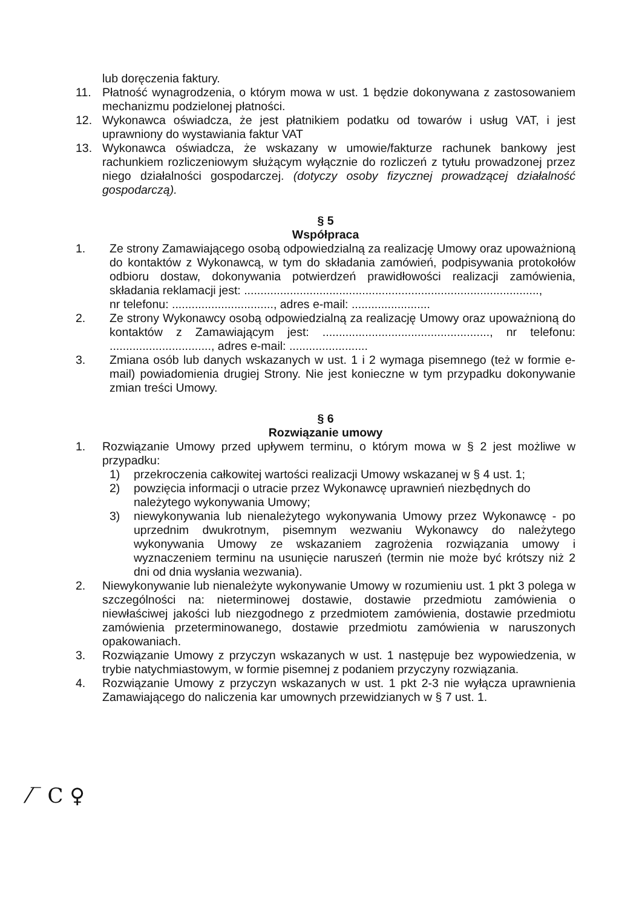lub doręczenia faktury.
11. Płatność wynagrodzenia, o którym mowa w ust. 1 będzie dokonywana z zastosowaniem mechanizmu podzielonej płatności.
12. Wykonawca oświadcza, że jest płatnikiem podatku od towarów i usług VAT, i jest uprawniony do wystawiania faktur VAT
13. Wykonawca oświadcza, że wskazany w umowie/fakturze rachunek bankowy jest rachunkiem rozliczeniowym służącym wyłącznie do rozliczeń z tytułu prowadzonej przez niego działalności gospodarczej. (dotyczy osoby fizycznej prowadzącej działalność gospodarczą).
§ 5
Współpraca
1. Ze strony Zamawiającego osobą odpowiedzialną za realizację Umowy oraz upoważnioną do kontaktów z Wykonawcą, w tym do składania zamówień, podpisywania protokołów odbioru dostaw, dokonywania potwierdzeń prawidłowości realizacji zamówienia, składania reklamacji jest: ..........................................................................................,
nr telefonu: ..............................., adres e-mail: ........................
2. Ze strony Wykonawcy osobą odpowiedzialną za realizację Umowy oraz upoważnioną do kontaktów z Zamawiającym jest: ..................................................., nr telefonu: ..............................., adres e-mail: ........................
3. Zmiana osób lub danych wskazanych w ust. 1 i 2 wymaga pisemnego (też w formie e-mail) powiadomienia drugiej Strony. Nie jest konieczne w tym przypadku dokonywanie zmian treści Umowy.
§ 6
Rozwiązanie umowy
1. Rozwiązanie Umowy przed upływem terminu, o którym mowa w § 2 jest możliwe w przypadku:
1) przekroczenia całkowitej wartości realizacji Umowy wskazanej w § 4 ust. 1;
2) powzięcia informacji o utracie przez Wykonawcę uprawnień niezbędnych do należytego wykonywania Umowy;
3) niewykonywania lub nienależytego wykonywania Umowy przez Wykonawcę - po uprzednim dwukrotnym, pisemnym wezwaniu Wykonawcy do należytego wykonywania Umowy ze wskazaniem zagrożenia rozwiązania umowy i wyznaczeniem terminu na usunięcie naruszeń (termin nie może być krótszy niż 2 dni od dnia wysłania wezwania).
2. Niewykonywanie lub nienależyte wykonywanie Umowy w rozumieniu ust. 1 pkt 3 polega w szczególności na: nieterminowej dostawie, dostawie przedmiotu zamówienia o niewłaściwej jakości lub niezgodnego z przedmiotem zamówienia, dostawie przedmiotu zamówienia przeterminowanego, dostawie przedmiotu zamówienia w naruszonych opakowaniach.
3. Rozwiązanie Umowy z przyczyn wskazanych w ust. 1 następuje bez wypowiedzenia, w trybie natychmiastowym, w formie pisemnej z podaniem przyczyny rozwiązania.
4. Rozwiązanie Umowy z przyczyn wskazanych w ust. 1 pkt 2-3 nie wyłącza uprawnienia Zamawiającego do naliczenia kar umownych przewidzianych w § 7 ust. 1.
⁄‾ C ♀